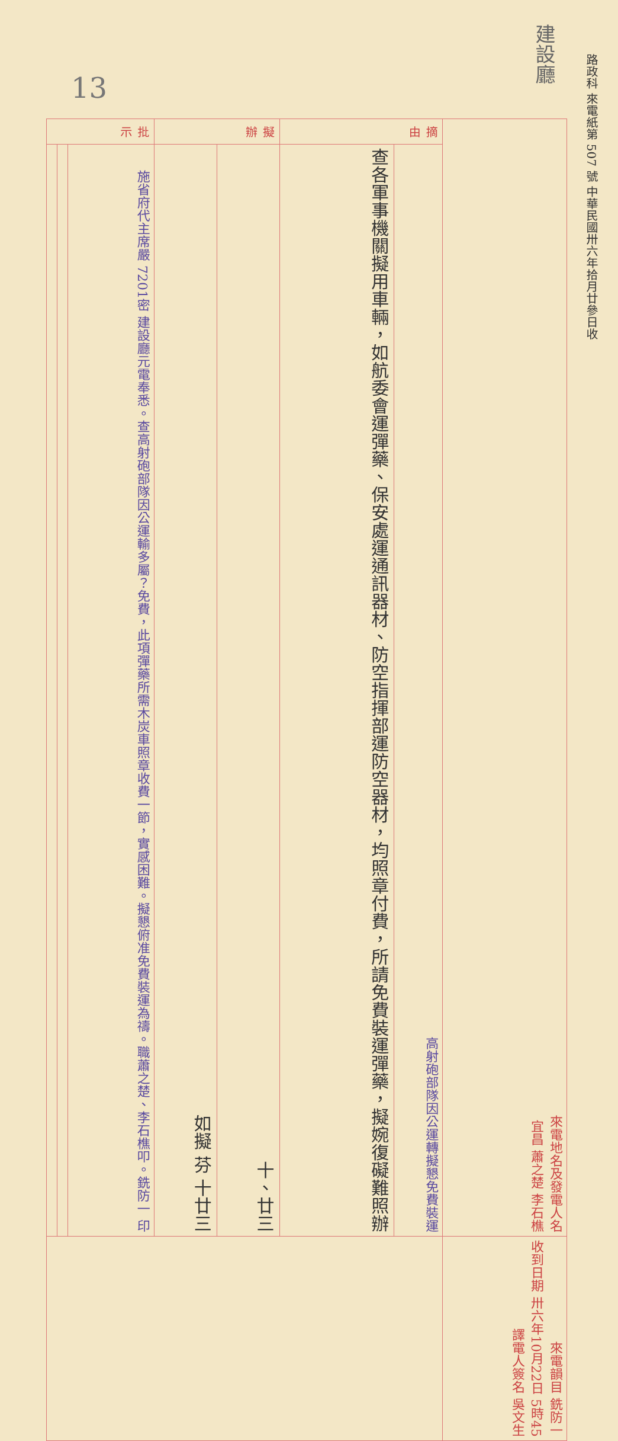13
建設廳
路政科 來電紙第 507 號 中華民國卅六年拾月廿參日收
| 來電地名及發電人名 宜昌 蕭之楚 李石樵 | 摘 由 | | 擬 辦 | | 批 示 | | |
| | 高射砲部隊因公運轉擬懇免費裝運 | 查各軍事機關擬用車輛，如航委會運彈藥、保安處運通訊器材、防空指揮部運防空器材，均照章付費，所請免費裝運彈藥，擬婉復礙難照辦 | 十、廿三 | 如擬 芬 十廿三 | 施省府代主席嚴 7201密 建設廳元電奉悉。查高射砲部隊因公運輸多屬？免費，此項彈藥所需木炭車照章收費一節，實感困難。擬懇俯准免費裝運為禱。職蕭之楚、李石樵叩。銑防一 印 | | |
| 來電韻目 銑防一 收到日期 卅六年10月22日 5時45 譯電人簽名 吳文生 | | | | | | | |